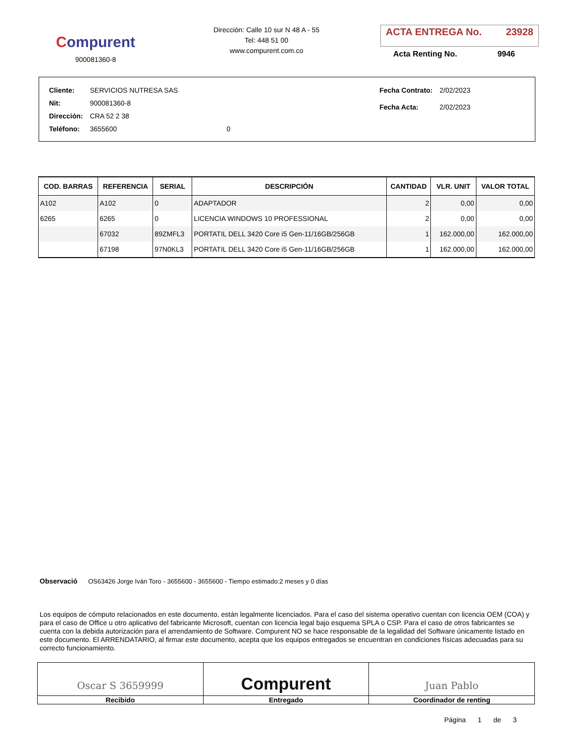Compurent
900081360-8
Dirección: Calle 10 sur N 48 A - 55
Tel: 448 51 00
www.compurent.com.co
ACTA ENTREGA No. 23928
Acta Renting No. 9946
| Cliente: | SERVICIOS NUTRESA SAS | |
| Nit: | 900081360-8 | |
| Dirección: | CRA 52 2 38 | |
| Teléfono: | 3655600 | 0 |
| Fecha Contrato: | 2/02/2023 |
| Fecha Acta: | 2/02/2023 |
| COD. BARRAS | REFERENCIA | SERIAL | DESCRIPCIÓN | CANTIDAD | VLR. UNIT | VALOR TOTAL |
| --- | --- | --- | --- | --- | --- | --- |
| A102 | A102 | 0 | ADAPTADOR | 2 | 0,00 | 0,00 |
| 6265 | 6265 | 0 | LICENCIA WINDOWS 10 PROFESSIONAL | 2 | 0,00 | 0,00 |
| | 67032 | 89ZMFL3 | PORTATIL DELL 3420 Core i5 Gen-11/16GB/256GB | 1 | 162.000,00 | 162.000,00 |
| | 67198 | 97N0KL3 | PORTATIL DELL 3420 Core i5 Gen-11/16GB/256GB | 1 | 162.000,00 | 162.000,00 |
Observació OS63426 Jorge Iván Toro - 3655600 - 3655600 - Tiempo estimado:2 meses y 0 días
Los equipos de cómputo relacionados en este documento, están legalmente licenciados. Para el caso del sistema operativo cuentan con licencia OEM (COA) y para el caso de Office u otro aplicativo del fabricante Microsoft, cuentan con licencia legal bajo esquema SPLA o CSP. Para el caso de otros fabricantes se cuenta con la debida autorización para el arrendamiento de Software. Compurent NO se hace responsable de la legalidad del Software únicamente listado en este documento. El ARRENDATARIO, al firmar este documento, acepta que los equipos entregados se encuentran en condiciones físicas adecuadas para su correcto funcionamiento.
Oscar S 3659999
Recibido
Compurent
Entregado
Juan Pablo
Coordinador de renting
Página 1 de 3